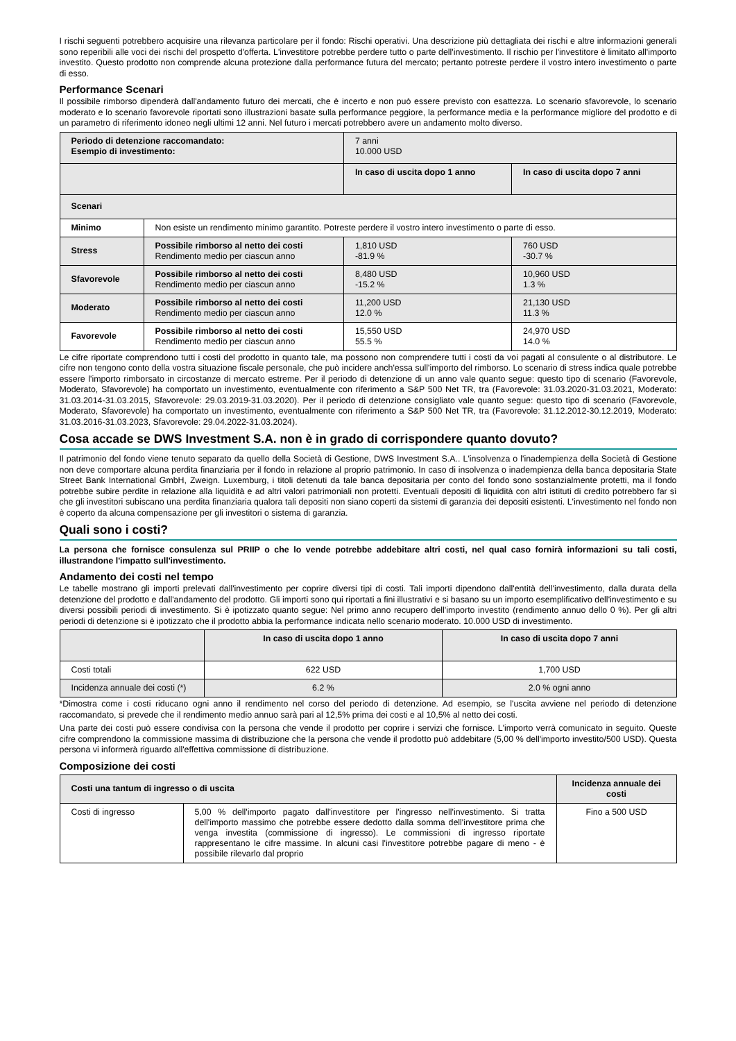I rischi seguenti potrebbero acquisire una rilevanza particolare per il fondo: Rischi operativi. Una descrizione più dettagliata dei rischi e altre informazioni generali sono reperibili alle voci dei rischi del prospetto d'offerta. L'investitore potrebbe perdere tutto o parte dell'investimento. Il rischio per l'investitore è limitato all'importo investito. Questo prodotto non comprende alcuna protezione dalla performance futura del mercato; pertanto potreste perdere il vostro intero investimento o parte di esso.
Performance Scenari
Il possibile rimborso dipenderà dall'andamento futuro dei mercati, che è incerto e non può essere previsto con esattezza. Lo scenario sfavorevole, lo scenario moderato e lo scenario favorevole riportati sono illustrazioni basate sulla performance peggiore, la performance media e la performance migliore del prodotto e di un parametro di riferimento idoneo negli ultimi 12 anni. Nel futuro i mercati potrebbero avere un andamento molto diverso.
| Periodo di detenzione raccomandato: Esempio di investimento: | | 7 anni 10.000 USD | |
| | | In caso di uscita dopo 1 anno | In caso di uscita dopo 7 anni |
| Scenari | | | |
| Minimo | Non esiste un rendimento minimo garantito. Potreste perdere il vostro intero investimento o parte di esso. | | |
| Stress | Possibile rimborso al netto dei costi Rendimento medio per ciascun anno | 1,810 USD -81.9 % | 760 USD -30.7 % |
| Sfavorevole | Possibile rimborso al netto dei costi Rendimento medio per ciascun anno | 8,480 USD -15.2 % | 10,960 USD 1.3 % |
| Moderato | Possibile rimborso al netto dei costi Rendimento medio per ciascun anno | 11,200 USD 12.0 % | 21,130 USD 11.3 % |
| Favorevole | Possibile rimborso al netto dei costi Rendimento medio per ciascun anno | 15,550 USD 55.5 % | 24,970 USD 14.0 % |
Le cifre riportate comprendono tutti i costi del prodotto in quanto tale, ma possono non comprendere tutti i costi da voi pagati al consulente o al distributore. Le cifre non tengono conto della vostra situazione fiscale personale, che può incidere anch'essa sull'importo del rimborso. Lo scenario di stress indica quale potrebbe essere l'importo rimborsato in circostanze di mercato estreme. Per il periodo di detenzione di un anno vale quanto segue: questo tipo di scenario (Favorevole, Moderato, Sfavorevole) ha comportato un investimento, eventualmente con riferimento a S&P 500 Net TR, tra (Favorevole: 31.03.2020-31.03.2021, Moderato: 31.03.2014-31.03.2015, Sfavorevole: 29.03.2019-31.03.2020). Per il periodo di detenzione consigliato vale quanto segue: questo tipo di scenario (Favorevole, Moderato, Sfavorevole) ha comportato un investimento, eventualmente con riferimento a S&P 500 Net TR, tra (Favorevole: 31.12.2012-30.12.2019, Moderato: 31.03.2016-31.03.2023, Sfavorevole: 29.04.2022-31.03.2024).
Cosa accade se DWS Investment S.A. non è in grado di corrispondere quanto dovuto?
Il patrimonio del fondo viene tenuto separato da quello della Società di Gestione, DWS Investment S.A.. L'insolvenza o l'inadempienza della Società di Gestione non deve comportare alcuna perdita finanziaria per il fondo in relazione al proprio patrimonio. In caso di insolvenza o inadempienza della banca depositaria State Street Bank International GmbH, Zweign. Luxemburg, i titoli detenuti da tale banca depositaria per conto del fondo sono sostanzialmente protetti, ma il fondo potrebbe subire perdite in relazione alla liquidità e ad altri valori patrimoniali non protetti. Eventuali depositi di liquidità con altri istituti di credito potrebbero far sì che gli investitori subiscano una perdita finanziaria qualora tali depositi non siano coperti da sistemi di garanzia dei depositi esistenti. L'investimento nel fondo non è coperto da alcuna compensazione per gli investitori o sistema di garanzia.
Quali sono i costi?
La persona che fornisce consulenza sul PRIIP o che lo vende potrebbe addebitare altri costi, nel qual caso fornirà informazioni su tali costi, illustrandone l'impatto sull'investimento.
Andamento dei costi nel tempo
Le tabelle mostrano gli importi prelevati dall'investimento per coprire diversi tipi di costi. Tali importi dipendono dall'entità dell'investimento, dalla durata della detenzione del prodotto e dall'andamento del prodotto. Gli importi sono qui riportati a fini illustrativi e si basano su un importo esemplificativo dell'investimento e su diversi possibili periodi di investimento. Si è ipotizzato quanto segue: Nel primo anno recupero dell'importo investito (rendimento annuo dello 0 %). Per gli altri periodi di detenzione si è ipotizzato che il prodotto abbia la performance indicata nello scenario moderato. 10.000 USD di investimento.
| | In caso di uscita dopo 1 anno | In caso di uscita dopo 7 anni |
| Costi totali | 622 USD | 1,700 USD |
| Incidenza annuale dei costi (*) | 6.2 % | 2.0 % ogni anno |
*Dimostra come i costi riducano ogni anno il rendimento nel corso del periodo di detenzione. Ad esempio, se l'uscita avviene nel periodo di detenzione raccomandato, si prevede che il rendimento medio annuo sarà pari al 12,5% prima dei costi e al 10,5% al netto dei costi.
Una parte dei costi può essere condivisa con la persona che vende il prodotto per coprire i servizi che fornisce. L'importo verrà comunicato in seguito. Queste cifre comprendono la commissione massima di distribuzione che la persona che vende il prodotto può addebitare (5,00 % dell'importo investito/500 USD). Questa persona vi informerà riguardo all'effettiva commissione di distribuzione.
Composizione dei costi
| Costi una tantum di ingresso o di uscita | | Incidenza annuale dei costi |
| --- | --- | --- |
| Costi di ingresso | 5,00 % dell'importo pagato dall'investitore per l'ingresso nell'investimento. Si tratta dell'importo massimo che potrebbe essere dedotto dalla somma dell'investitore prima che venga investita (commissione di ingresso). Le commissioni di ingresso riportate rappresentano le cifre massime. In alcuni casi l'investitore potrebbe pagare di meno - è possibile rilevarlo dal proprio | Fino a 500 USD |